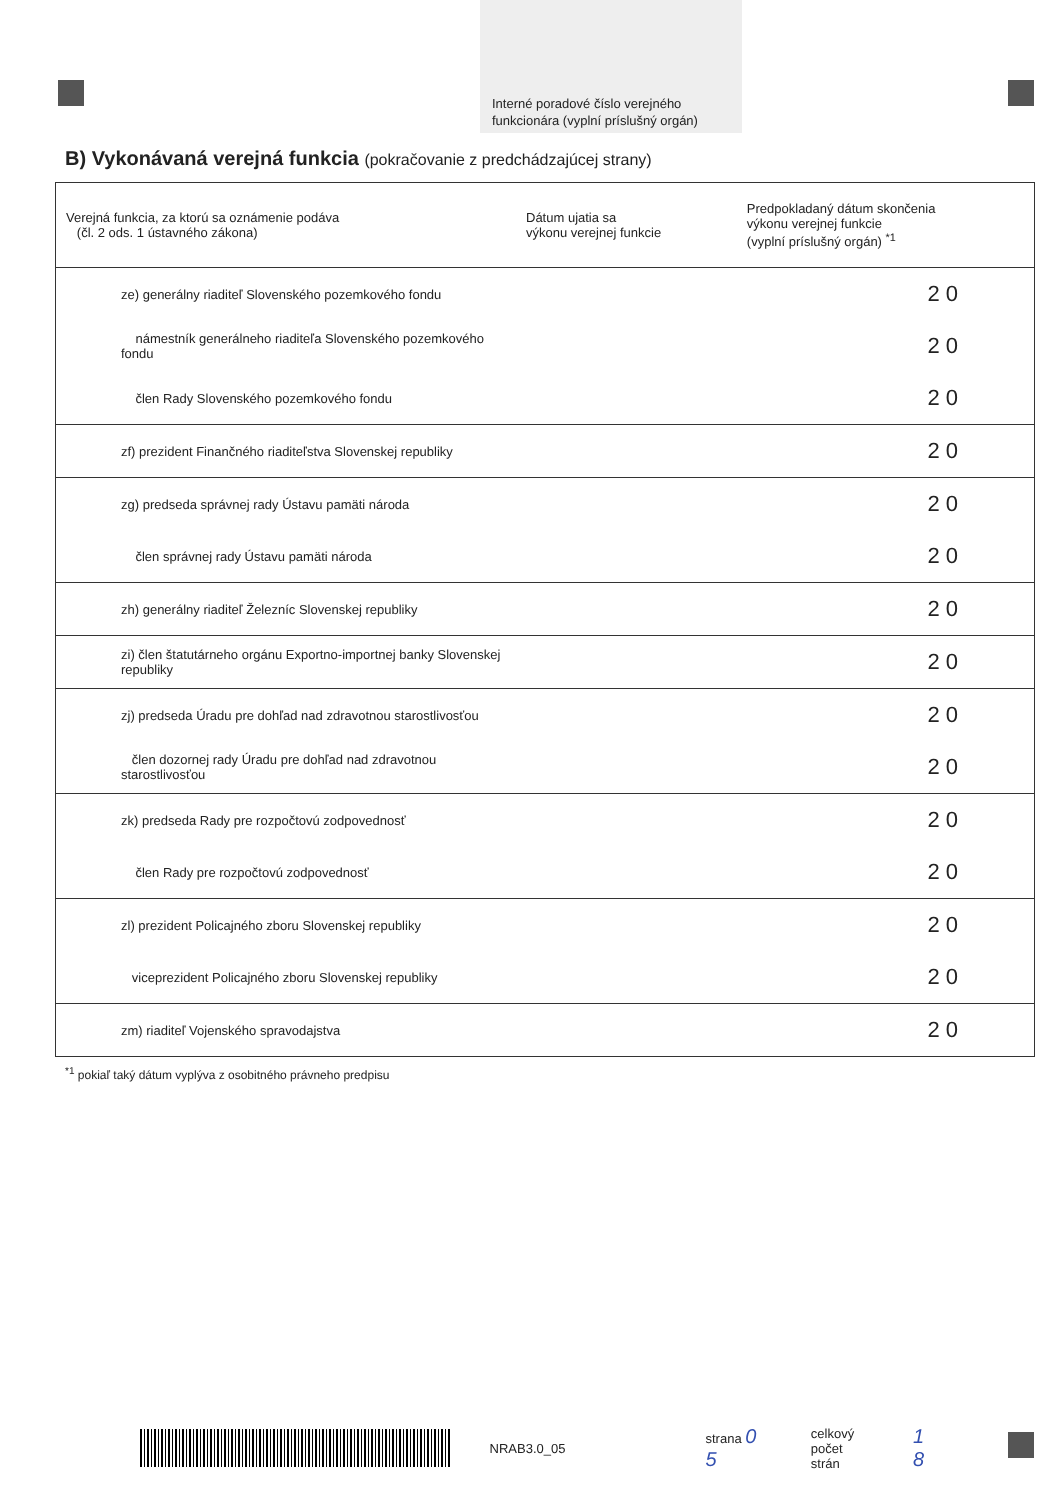Interné poradové číslo verejného
funkcionára (vyplní príslušný orgán)
B) Vykonávaná verejná funkcia (pokračovanie z predchádzajúcej strany)
| Verejná funkcia, za ktorú sa oznámenie podáva (čl. 2 ods. 1 ústavného zákona) | Dátum ujatia sa výkonu verejnej funkcie | Predpokladaný dátum skončenia výkonu verejnej funkcie (vyplní príslušný orgán) <sup>*1</sup> |
| --- | --- | --- |
| ze) generálny riaditeľ Slovenského pozemkového fondu | | 20 |
| námestník generálneho riaditeľa Slovenského pozemkového fondu | | 20 |
| člen Rady Slovenského pozemkového fondu | | 20 |
| zf) prezident Finančného riaditeľstva Slovenskej republiky | | 20 |
| zg) predseda správnej rady Ústavu pamäti národa | | 20 |
| člen správnej rady Ústavu pamäti národa | | 20 |
| zh) generálny riaditeľ Železníc Slovenskej republiky | | 20 |
| zi) člen štatutárneho orgánu Exportno-importnej banky Slovenskej republiky | | 20 |
| zj) predseda Úradu pre dohľad nad zdravotnou starostlivosťou | | 20 |
| člen dozornej rady Úradu pre dohľad nad zdravotnou starostlivosťou | | 20 |
| zk) predseda Rady pre rozpočtovú zodpovednosť | | 20 |
| člen Rady pre rozpočtovú zodpovednosť | | 20 |
| zl) prezident Policajného zboru Slovenskej republiky | | 20 |
| viceprezident Policajného zboru Slovenskej republiky | | 20 |
| zm) riaditeľ Vojenského spravodajstva | | 20 |
<sup>*1</sup> pokiaľ taký dátum vyplýva z osobitného právneho predpisu
NRAB3.0_05 strana 0 5
celkový
počet strán
1 8